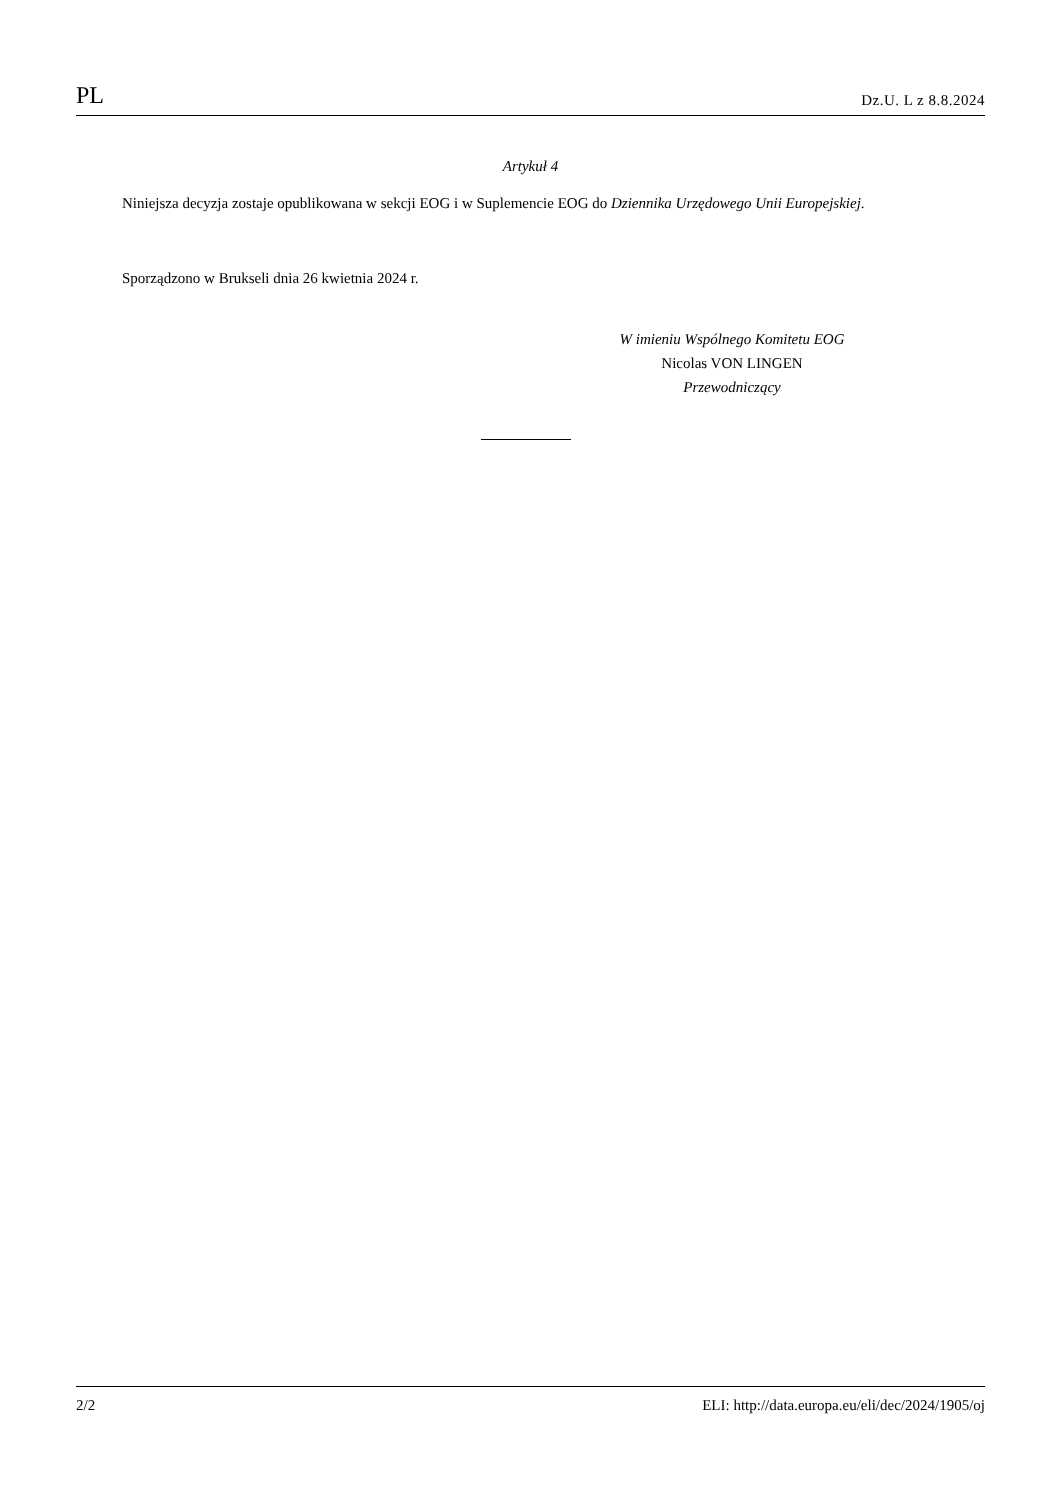PL Dz.U. L z 8.8.2024
Artykuł 4
Niniejsza decyzja zostaje opublikowana w sekcji EOG i w Suplemencie EOG do Dziennika Urzędowego Unii Europejskiej.
Sporządzono w Brukseli dnia 26 kwietnia 2024 r.
W imieniu Wspólnego Komitetu EOG
Nicolas VON LINGEN
Przewodniczący
2/2 ELI: http://data.europa.eu/eli/dec/2024/1905/oj